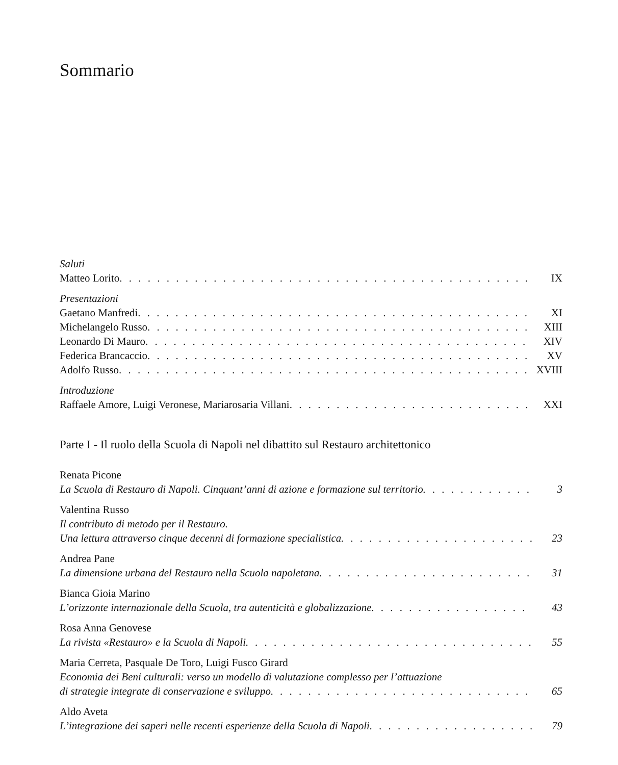Sommario
Saluti
Matteo Lorito IX
Presentazioni
Gaetano Manfredi XI
Michelangelo Russo XIII
Leonardo Di Mauro XIV
Federica Brancaccio XV
Adolfo Russo XVIII
Introduzione
Raffaele Amore, Luigi Veronese, Mariarosaria Villani XXI
Parte I - Il ruolo della Scuola di Napoli nel dibattito sul Restauro architettonico
Renata Picone
La Scuola di Restauro di Napoli. Cinquant’anni di azione e formazione sul territorio 3
Valentina Russo
Il contributo di metodo per il Restauro.
Una lettura attraverso cinque decenni di formazione specialistica 23
Andrea Pane
La dimensione urbana del Restauro nella Scuola napoletana 31
Bianca Gioia Marino
L’orizzonte internazionale della Scuola, tra autenticità e globalizzazione 43
Rosa Anna Genovese
La rivista «Restauro» e la Scuola di Napoli 55
Maria Cerreta, Pasquale De Toro, Luigi Fusco Girard
Economia dei Beni culturali: verso un modello di valutazione complesso per l’attuazione
di strategie integrate di conservazione e sviluppo 65
Aldo Aveta
L’integrazione dei saperi nelle recenti esperienze della Scuola di Napoli 79